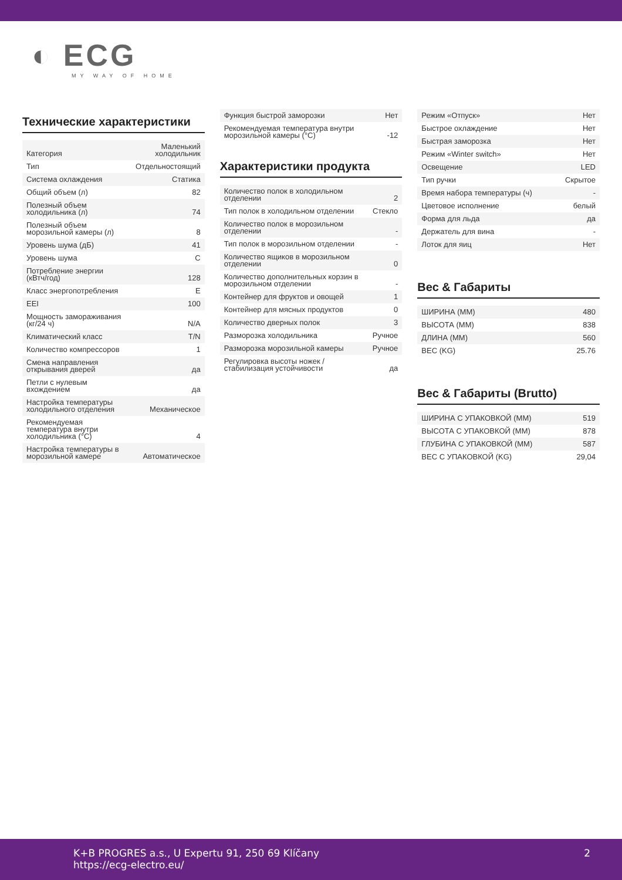◐ ECG
MY WAY OF HOME
Технические характеристики
| Категория | Маленький холодильник |
| Тип | Отдельностоящий |
| Система охлаждения | Статика |
| Общий объем (л) | 82 |
| Полезный объем холодильника (л) | 74 |
| Полезный объем морозильной камеры (л) | 8 |
| Уровень шума (дБ) | 41 |
| Уровень шума | C |
| Потребление энергии (кВтч/год) | 128 |
| Класс энергопотребления | E |
| EEI | 100 |
| Мощность замораживания (кг/24 ч) | N/A |
| Климатический класс | T/N |
| Количество компрессоров | 1 |
| Смена направления открывания дверей | да |
| Петли с нулевым вхождением | да |
| Настройка температуры холодильного отделения | Механическое |
| Рекомендуемая температура внутри холодильника (°C) | 4 |
| Настройка температуры в морозильной камере | Автоматическое |
| Функция быстрой заморозки | Нет |
| Рекомендуемая температура внутри морозильной камеры (°C) | -12 |
Характеристики продукта
| Количество полок в холодильном отделении | 2 |
| Тип полок в холодильном отделении | Стекло |
| Количество полок в морозильном отделении | - |
| Тип полок в морозильном отделении | - |
| Количество ящиков в морозильном отделении | 0 |
| Количество дополнительных корзин в морозильном отделении | - |
| Контейнер для фруктов и овощей | 1 |
| Контейнер для мясных продуктов | 0 |
| Количество дверных полок | 3 |
| Разморозка холодильника | Ручное |
| Разморозка морозильной камеры | Ручное |
| Регулировка высоты ножек / стабилизация устойчивости | да |
| Режим «Отпуск» | Нет |
| Быстрое охлаждение | Нет |
| Быстрая заморозка | Нет |
| Режим «Winter switch» | Нет |
| Освещение | LED |
| Тип ручки | Скрытое |
| Время набора температуры (ч) | - |
| Цветовое исполнение | белый |
| Форма для льда | да |
| Держатель для вина | - |
| Лоток для яиц | Нет |
Вес & Габариты
| ШИРИНА (MM) | 480 |
| ВЫСОТА (MM) | 838 |
| ДЛИНА (MM) | 560 |
| ВЕС (KG) | 25.76 |
Вес & Габариты (Brutto)
| ШИРИНА С УПАКОВКОЙ (MM) | 519 |
| ВЫСОТА С УПАКОВКОЙ (MM) | 878 |
| ГЛУБИНА С УПАКОВКОЙ (MM) | 587 |
| ВЕС С УПАКОВКОЙ (KG) | 29,04 |
K+B PROGRES a.s., U Expertu 91, 250 69 Klíčany
https://ecg-electro.eu/
2